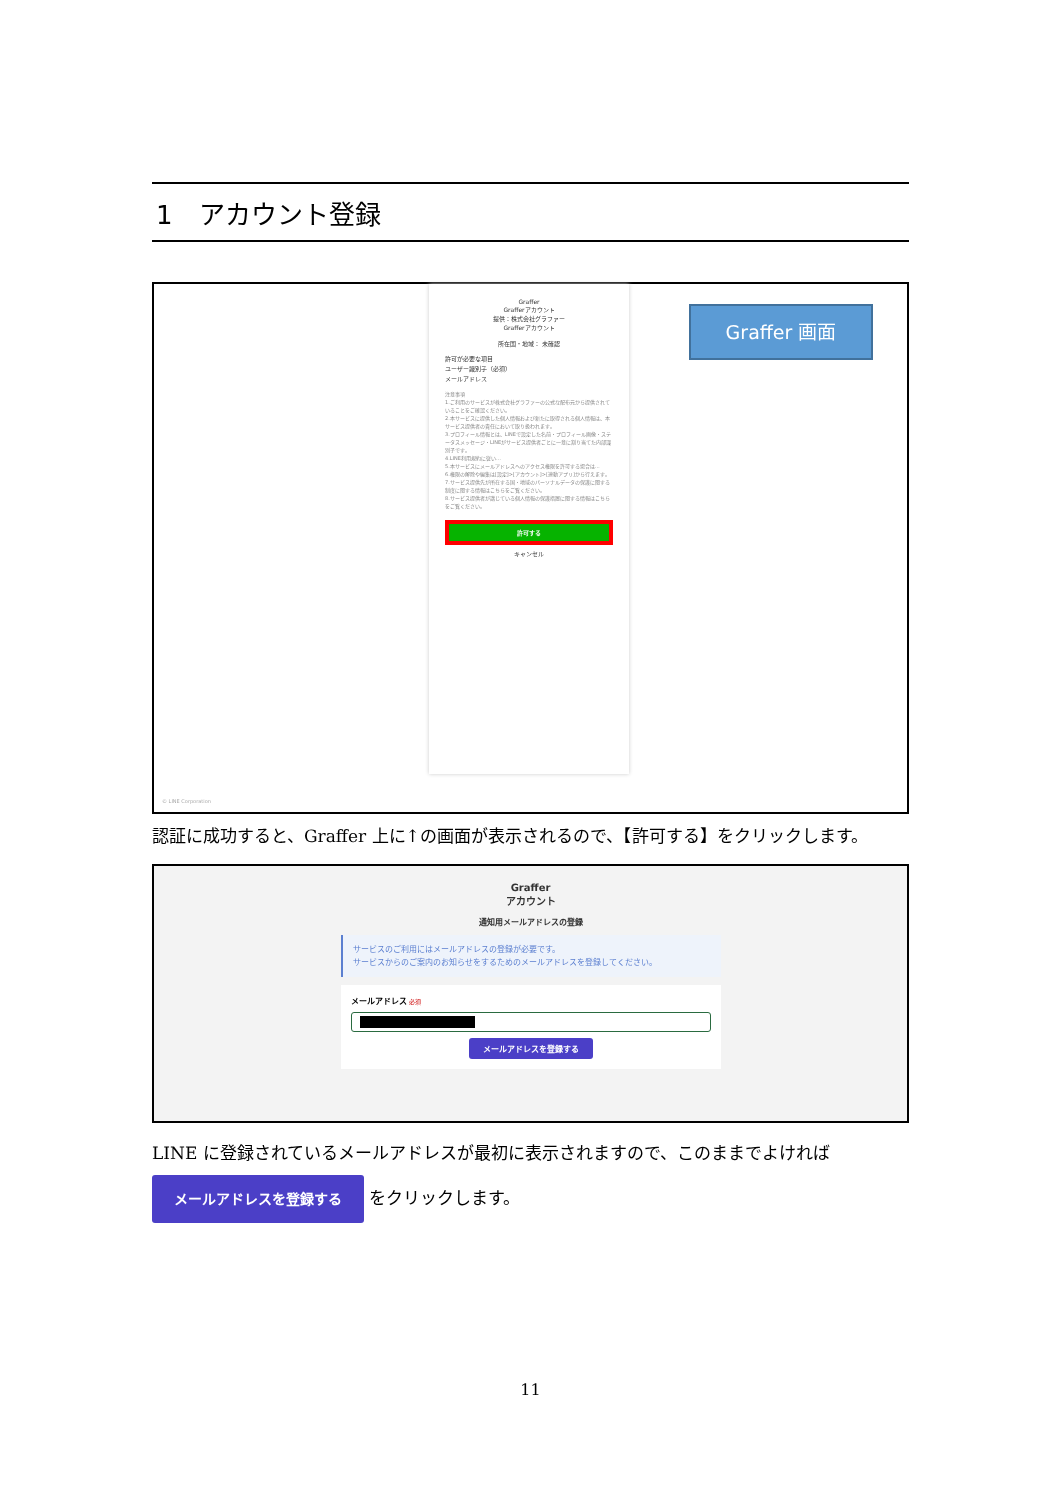1　アカウント登録
Graffer
Grafferアカウント
提供：株式会社グラファー
Grafferアカウント
所在国・地域： 未確認
許可が必要な項目
ユーザー識別子（必須）
メールアドレス
注意事項
1.ご利用のサービスが株式会社グラファーの公式な配布元から提供されていることをご確認ください。
2.本サービスに提供した個人情報および新たに取得される個人情報は、本サービス提供者の責任において取り扱われます。
3.プロフィール情報とは、LINEで設定した名前・プロフィール画像・ステータスメッセージ・LINEがサービス提供者ごとに一意に割り当てた内部識別子です。
4.LINE利用規約に従い…
5.本サービスにメールアドレスへのアクセス権限を許可する場合は…
6.権限の解除や編集は[設定]>[アカウント]>[連動アプリ]から行えます。
7.サービス提供先が所在する国・地域のパーソナルデータの保護に関する制度に関する情報はこちらをご覧ください。
8.サービス提供者が講じている個人情報の保護措置に関する情報はこちらをご覧ください。
許可する
キャンセル
Graffer 画面
© LINE Corporation
認証に成功すると、Graffer 上に↑の画面が表示されるので、【許可する】をクリックします。
Graffer
アカウント
通知用メールアドレスの登録
サービスのご利用にはメールアドレスの登録が必要です。
サービスからのご案内のお知らせをするためのメールアドレスを登録してください。
メールアドレス 必須
メールアドレスを登録する
LINE に登録されているメールアドレスが最初に表示されますので、このままでよければ
メールアドレスを登録する をクリックします。
11